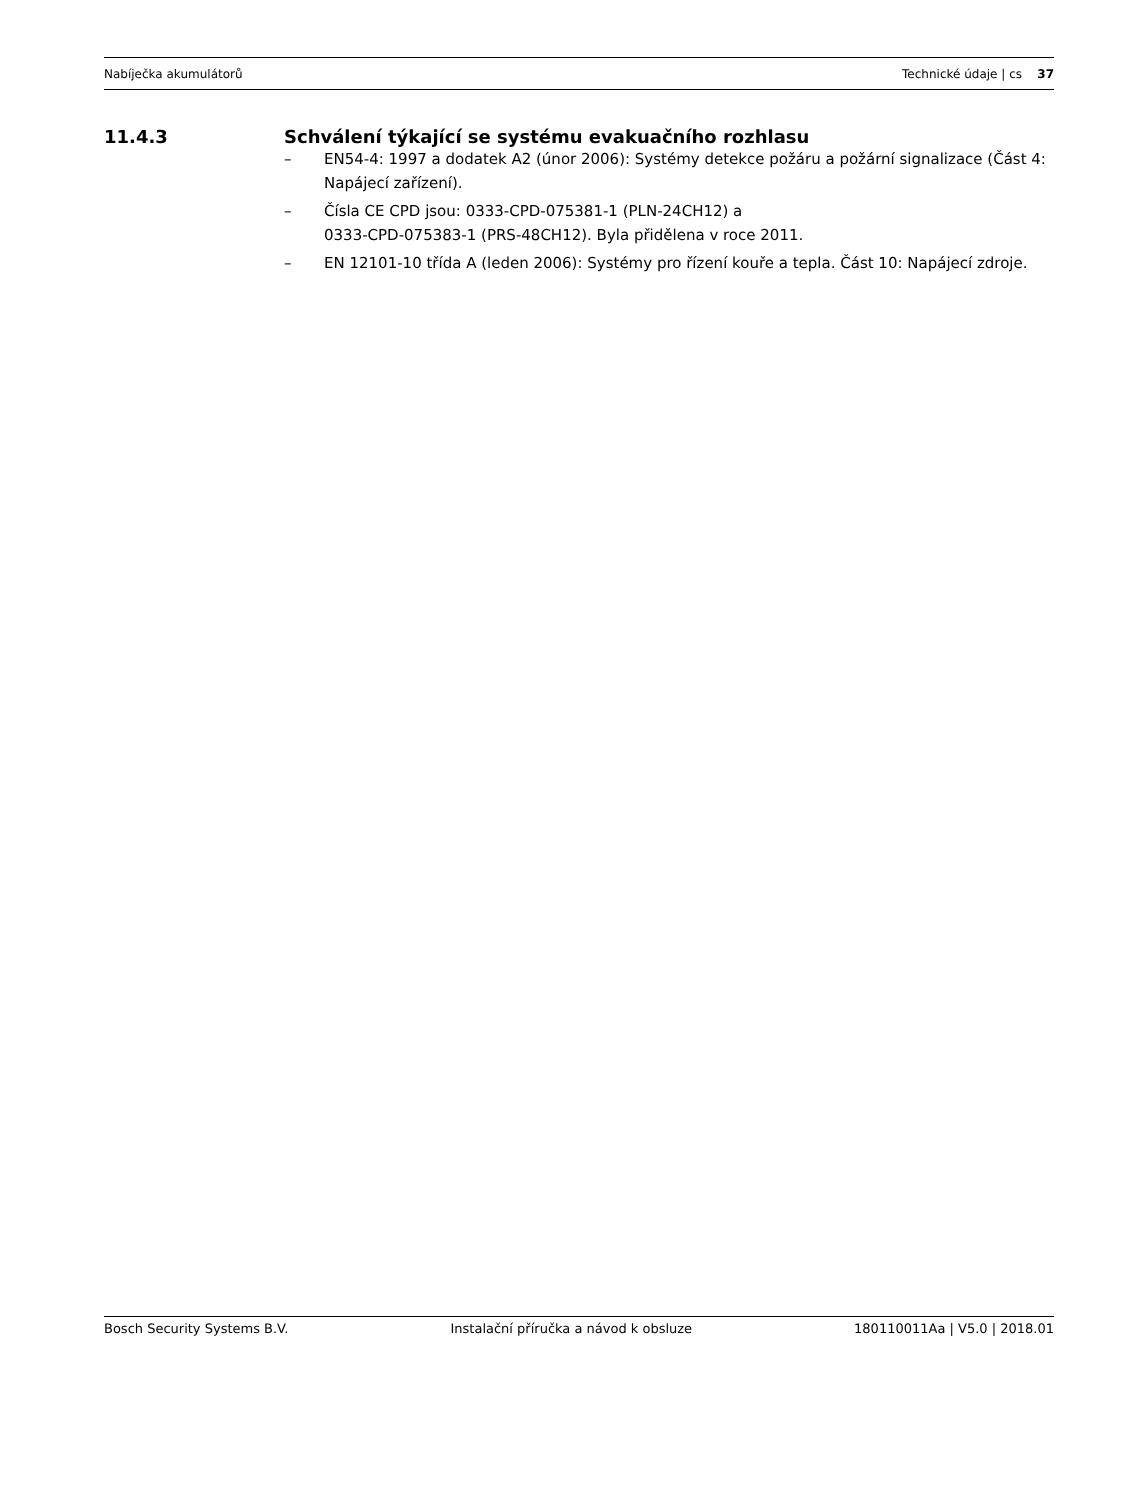Nabíječka akumulátorů Technické údaje | cs 37
11.4.3 Schválení týkající se systému evakuačního rozhlasu
– EN54-4: 1997 a dodatek A2 (únor 2006): Systémy detekce požáru a požární signalizace (Část 4: Napájecí zařízení).
– Čísla CE CPD jsou: 0333-CPD-075381-1 (PLN-24CH12) a
0333-CPD-075383-1 (PRS-48CH12). Byla přidělena v roce 2011.
– EN 12101-10 třída A (leden 2006): Systémy pro řízení kouře a tepla. Část 10: Napájecí zdroje.
Bosch Security Systems B.V. Instalační příručka a návod k obsluze 180110011Aa | V5.0 | 2018.01